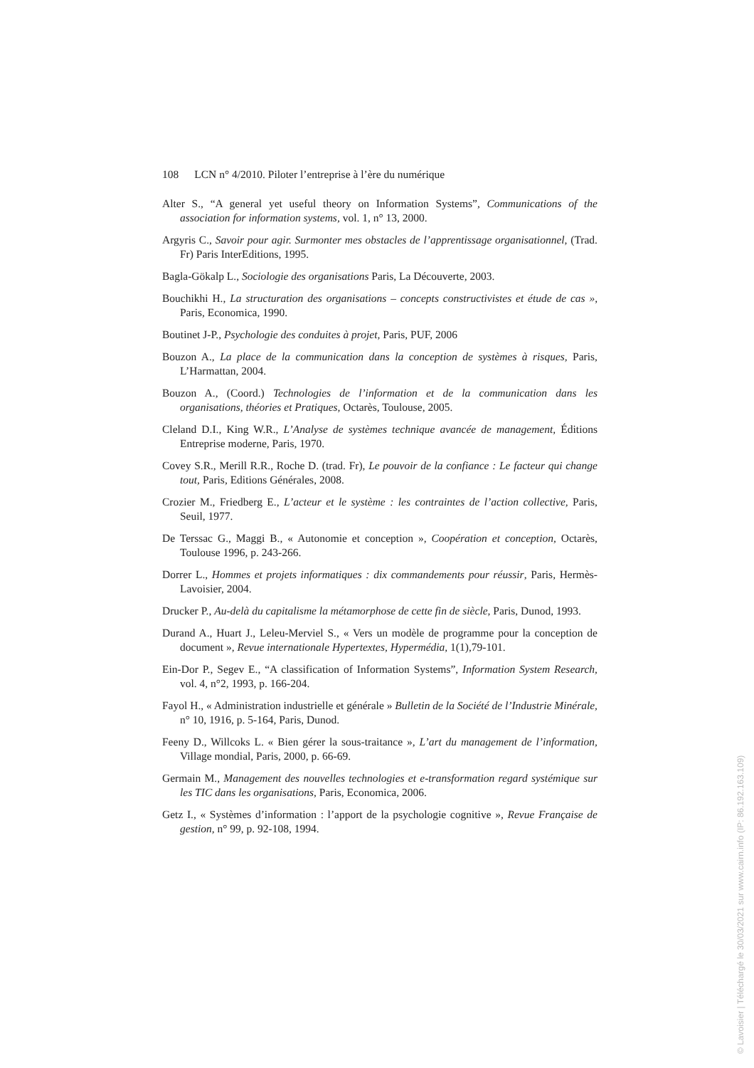108 LCN n° 4/2010. Piloter l’entreprise à l’ère du numérique
Alter S., “A general yet useful theory on Information Systems”, Communications of the association for information systems, vol. 1, n° 13, 2000.
Argyris C., Savoir pour agir. Surmonter mes obstacles de l’apprentissage organisationnel, (Trad. Fr) Paris InterEditions, 1995.
Bagla-Gökalp L., Sociologie des organisations Paris, La Découverte, 2003.
Bouchikhi H., La structuration des organisations – concepts constructivistes et étude de cas », Paris, Economica, 1990.
Boutinet J-P., Psychologie des conduites à projet, Paris, PUF, 2006
Bouzon A., La place de la communication dans la conception de systèmes à risques, Paris, L’Harmattan, 2004.
Bouzon A., (Coord.) Technologies de l’information et de la communication dans les organisations, théories et Pratiques, Octarès, Toulouse, 2005.
Cleland D.I., King W.R., L’Analyse de systèmes technique avancée de management, Éditions Entreprise moderne, Paris, 1970.
Covey S.R., Merill R.R., Roche D. (trad. Fr), Le pouvoir de la confiance : Le facteur qui change tout, Paris, Editions Générales, 2008.
Crozier M., Friedberg E., L’acteur et le système : les contraintes de l’action collective, Paris, Seuil, 1977.
De Terssac G., Maggi B., « Autonomie et conception », Coopération et conception, Octarès, Toulouse 1996, p. 243-266.
Dorrer L., Hommes et projets informatiques : dix commandements pour réussir, Paris, Hermès-Lavoisier, 2004.
Drucker P., Au-delà du capitalisme la métamorphose de cette fin de siècle, Paris, Dunod, 1993.
Durand A., Huart J., Leleu-Merviel S., « Vers un modèle de programme pour la conception de document », Revue internationale Hypertextes, Hypermédia, 1(1),79-101.
Ein-Dor P., Segev E., “A classification of Information Systems”, Information System Research, vol. 4, n°2, 1993, p. 166-204.
Fayol H., « Administration industrielle et générale » Bulletin de la Société de l’Industrie Minérale, n° 10, 1916, p. 5-164, Paris, Dunod.
Feeny D., Willcoks L. « Bien gérer la sous-traitance », L’art du management de l’information, Village mondial, Paris, 2000, p. 66-69.
Germain M., Management des nouvelles technologies et e-transformation regard systémique sur les TIC dans les organisations, Paris, Economica, 2006.
Getz I., « Systèmes d’information : l’apport de la psychologie cognitive », Revue Française de gestion, n° 99, p. 92-108, 1994.
© Lavoisier | Téléchargé le 30/03/2021 sur www.cairn.info (IP: 86.192.163.109)